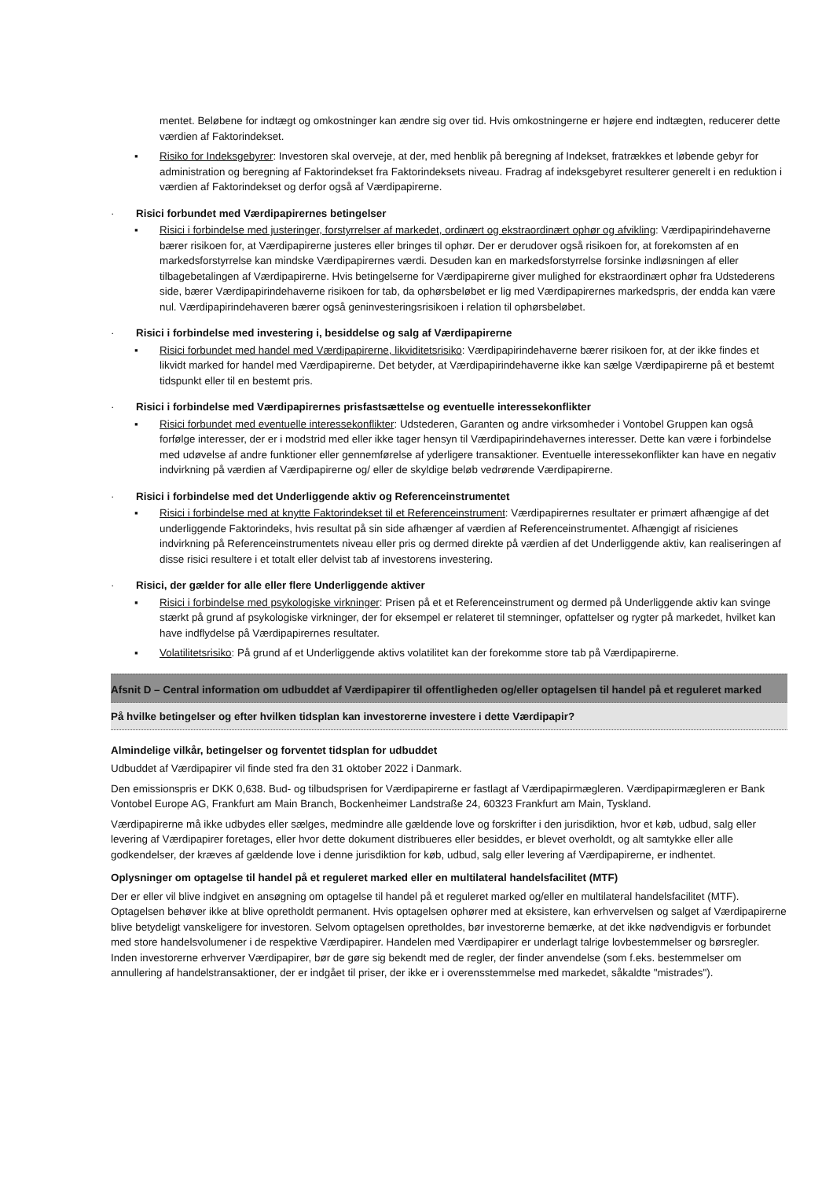mentet. Beløbene for indtægt og omkostninger kan ændre sig over tid. Hvis omkostningerne er højere end indtægten, reducerer dette værdien af Faktorindekset.
▪ Risiko for Indeksgebyrer: Investoren skal overveje, at der, med henblik på beregning af Indekset, fratrækkes et løbende gebyr for administration og beregning af Faktorindekset fra Faktorindeksets niveau. Fradrag af indeksgebyret resulterer generelt i en reduktion i værdien af Faktorindekset og derfor også af Værdipapirerne.
· Risici forbundet med Værdipapirernes betingelser
▪ Risici i forbindelse med justeringer, forstyrrelser af markedet, ordinært og ekstraordinært ophør og afvikling: Værdipapirindehaverne bærer risikoen for, at Værdipapirerne justeres eller bringes til ophør. Der er derudover også risikoen for, at forekomsten af en markedsforstyrrelse kan mindske Værdipapirernes værdi. Desuden kan en markedsforstyrrelse forsinke indløsningen af eller tilbagebetalingen af Værdipapirerne. Hvis betingelserne for Værdipapirerne giver mulighed for ekstraordinært ophør fra Udstederens side, bærer Værdipapirindehaverne risikoen for tab, da ophørsbeløbet er lig med Værdipapirernes markedspris, der endda kan være nul. Værdipapirindehaveren bærer også geninvesteringsrisikoen i relation til ophørsbeløbet.
· Risici i forbindelse med investering i, besiddelse og salg af Værdipapirerne
▪ Risici forbundet med handel med Værdipapirerne, likviditetsrisiko: Værdipapirindehaverne bærer risikoen for, at der ikke findes et likvidt marked for handel med Værdipapirerne. Det betyder, at Værdipapirindehaverne ikke kan sælge Værdipapirerne på et bestemt tidspunkt eller til en bestemt pris.
· Risici i forbindelse med Værdipapirernes prisfastsættelse og eventuelle interessekonflikter
▪ Risici forbundet med eventuelle interessekonflikter: Udstederen, Garanten og andre virksomheder i Vontobel Gruppen kan også forfølge interesser, der er i modstrid med eller ikke tager hensyn til Værdipapirindehavernes interesser. Dette kan være i forbindelse med udøvelse af andre funktioner eller gennemførelse af yderligere transaktioner. Eventuelle interessekonflikter kan have en negativ indvirkning på værdien af Værdipapirerne og/ eller de skyldige beløb vedrørende Værdipapirerne.
· Risici i forbindelse med det Underliggende aktiv og Referenceinstrumentet
▪ Risici i forbindelse med at knytte Faktorindekset til et Referenceinstrument: Værdipapirernes resultater er primært afhængige af det underliggende Faktorindeks, hvis resultat på sin side afhænger af værdien af Referenceinstrumentet. Afhængigt af risicienes indvirkning på Referenceinstrumentets niveau eller pris og dermed direkte på værdien af det Underliggende aktiv, kan realiseringen af disse risici resultere i et totalt eller delvist tab af investorens investering.
· Risici, der gælder for alle eller flere Underliggende aktiver
▪ Risici i forbindelse med psykologiske virkninger: Prisen på et et Referenceinstrument og dermed på Underliggende aktiv kan svinge stærkt på grund af psykologiske virkninger, der for eksempel er relateret til stemninger, opfattelser og rygter på markedet, hvilket kan have indflydelse på Værdipapirernes resultater.
▪ Volatilitetsrisiko: På grund af et Underliggende aktivs volatilitet kan der forekomme store tab på Værdipapirerne.
Afsnit D – Central information om udbuddet af Værdipapirer til offentligheden og/eller optagelsen til handel på et reguleret marked
På hvilke betingelser og efter hvilken tidsplan kan investorerne investere i dette Værdipapir?
Almindelige vilkår, betingelser og forventet tidsplan for udbuddet
Udbuddet af Værdipapirer vil finde sted fra den 31 oktober 2022 i Danmark.
Den emissionspris er DKK 0,638. Bud- og tilbudsprisen for Værdipapirerne er fastlagt af Værdipapirmægleren. Værdipapirmægleren er Bank Vontobel Europe AG, Frankfurt am Main Branch, Bockenheimer Landstraße 24, 60323 Frankfurt am Main, Tyskland.
Værdipapirerne må ikke udbydes eller sælges, medmindre alle gældende love og forskrifter i den jurisdiktion, hvor et køb, udbud, salg eller levering af Værdipapirer foretages, eller hvor dette dokument distribueres eller besiddes, er blevet overholdt, og alt samtykke eller alle godkendelser, der kræves af gældende love i denne jurisdiktion for køb, udbud, salg eller levering af Værdipapirerne, er indhentet.
Oplysninger om optagelse til handel på et reguleret marked eller en multilateral handelsfacilitet (MTF)
Der er eller vil blive indgivet en ansøgning om optagelse til handel på et reguleret marked og/eller en multilateral handelsfacilitet (MTF). Optagelsen behøver ikke at blive opretholdt permanent. Hvis optagelsen ophører med at eksistere, kan erhvervelsen og salget af Værdipapirerne blive betydeligt vanskeligere for investoren. Selvom optagelsen opretholdes, bør investorerne bemærke, at det ikke nødvendigvis er forbundet med store handelsvolumener i de respektive Værdipapirer. Handelen med Værdipapirer er underlagt talrige lovbestemmelser og børsregler. Inden investorerne erhverver Værdipapirer, bør de gøre sig bekendt med de regler, der finder anvendelse (som f.eks. bestemmelser om annullering af handelstransaktioner, der er indgået til priser, der ikke er i overensstemmelse med markedet, såkaldte "mistrades").